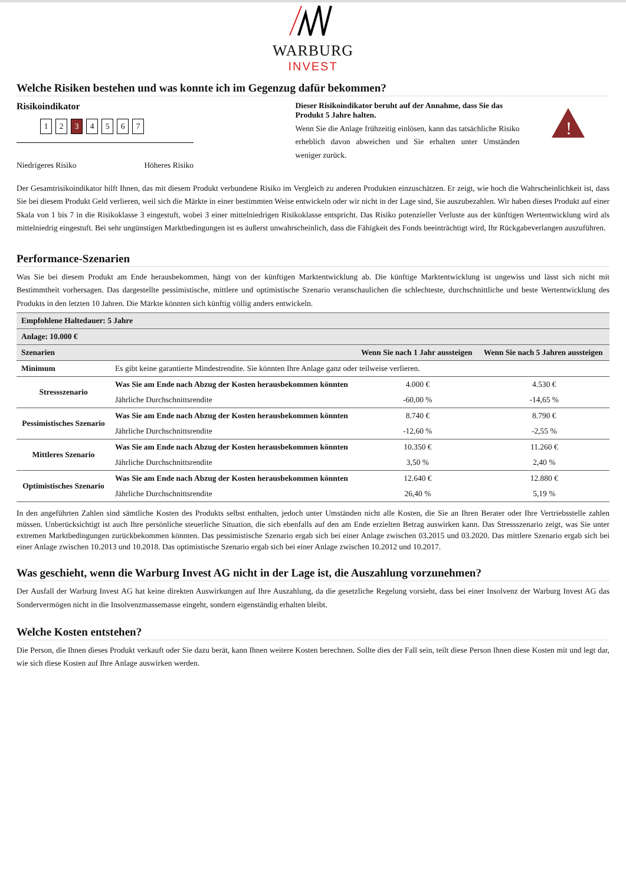WARBURG
INVEST
Welche Risiken bestehen und was konnte ich im Gegenzug dafür bekommen?
Risikoindikator
1 2 3 4567
Niedrigeres Risiko Höheres Risiko
Dieser Risikoindikator beruht auf der Annahme, dass Sie das Produkt 5 Jahre halten.
Wenn Sie die Anlage frühzeitig einlösen, kann das tatsächliche Risiko erheblich davon abweichen und Sie erhalten unter Umständen weniger zurück.
!
Der Gesamtrisikoindikator hilft Ihnen, das mit diesem Produkt verbundene Risiko im Vergleich zu anderen Produkten einzuschätzen. Er zeigt, wie hoch die Wahrscheinlichkeit ist, dass Sie bei diesem Produkt Geld verlieren, weil sich die Märkte in einer bestimmten Weise entwickeln oder wir nicht in der Lage sind, Sie auszubezahlen. Wir haben dieses Produkt auf einer Skala von 1 bis 7 in die Risikoklasse 3 eingestuft, wobei 3 einer mittelniedrigen Risikoklasse entspricht. Das Risiko potenzieller Verluste aus der künftigen Wertentwicklung wird als mittelniedrig eingestuft. Bei sehr ungünstigen Marktbedingungen ist es äußerst unwahrscheinlich, dass die Fähigkeit des Fonds beeinträchtigt wird, Ihr Rückgabeverlangen auszuführen.
Performance-Szenarien
Was Sie bei diesem Produkt am Ende herausbekommen, hängt von der künftigen Marktentwicklung ab. Die künftige Marktentwicklung ist ungewiss und lässt sich nicht mit Bestimmtheit vorhersagen. Das dargestellte pessimistische, mittlere und optimistische Szenario veranschaulichen die schlechteste, durchschnittliche und beste Wertentwicklung des Produkts in den letzten 10 Jahren. Die Märkte könnten sich künftig völlig anders entwickeln.
| Empfohlene Haltedauer: 5 Jahre | | | |
| --- | --- | --- | --- |
| Anlage: 10.000 € | | | |
| Szenarien | | Wenn Sie nach 1 Jahr aussteigen | Wenn Sie nach 5 Jahren aussteigen |
| Minimum | Es gibt keine garantierte Mindestrendite. Sie könnten Ihre Anlage ganz oder teilweise verlieren. | | |
| Stressszenario | Was Sie am Ende nach Abzug der Kosten herausbekommen könnten | 4.000 € | 4.530 € |
| | Jährliche Durchschnittsrendite | -60,00 % | -14,65 % |
| Pessimistisches Szenario | Was Sie am Ende nach Abzug der Kosten herausbekommen könnten | 8.740 € | 8.790 € |
| | Jährliche Durchschnittsrendite | -12,60 % | -2,55 % |
| Mittleres Szenario | Was Sie am Ende nach Abzug der Kosten herausbekommen könnten | 10.350 € | 11.260 € |
| | Jährliche Durchschnittsrendite | 3,50 % | 2,40 % |
| Optimistisches Szenario | Was Sie am Ende nach Abzug der Kosten herausbekommen könnten | 12.640 € | 12.880 € |
| | Jährliche Durchschnittsrendite | 26,40 % | 5,19 % |
In den angeführten Zahlen sind sämtliche Kosten des Produkts selbst enthalten, jedoch unter Umständen nicht alle Kosten, die Sie an Ihren Berater oder Ihre Vertriebsstelle zahlen müssen. Unberücksichtigt ist auch Ihre persönliche steuerliche Situation, die sich ebenfalls auf den am Ende erzielten Betrag auswirken kann. Das Stressszenario zeigt, was Sie unter extremen Marktbedingungen zurückbekommen könnten. Das pessimistische Szenario ergab sich bei einer Anlage zwischen 03.2015 und 03.2020. Das mittlere Szenario ergab sich bei einer Anlage zwischen 10.2013 und 10.2018. Das optimistische Szenario ergab sich bei einer Anlage zwischen 10.2012 und 10.2017.
Was geschieht, wenn die Warburg Invest AG nicht in der Lage ist, die Auszahlung vorzunehmen?
Der Ausfall der Warburg Invest AG hat keine direkten Auswirkungen auf Ihre Auszahlung, da die gesetzliche Regelung vorsieht, dass bei einer Insolvenz der Warburg Invest AG das Sondervermögen nicht in die Insolvenzmassemasse eingeht, sondern eigenständig erhalten bleibt.
Welche Kosten entstehen?
Die Person, die Ihnen dieses Produkt verkauft oder Sie dazu berät, kann Ihnen weitere Kosten berechnen. Sollte dies der Fall sein, teilt diese Person Ihnen diese Kosten mit und legt dar, wie sich diese Kosten auf Ihre Anlage auswirken werden.